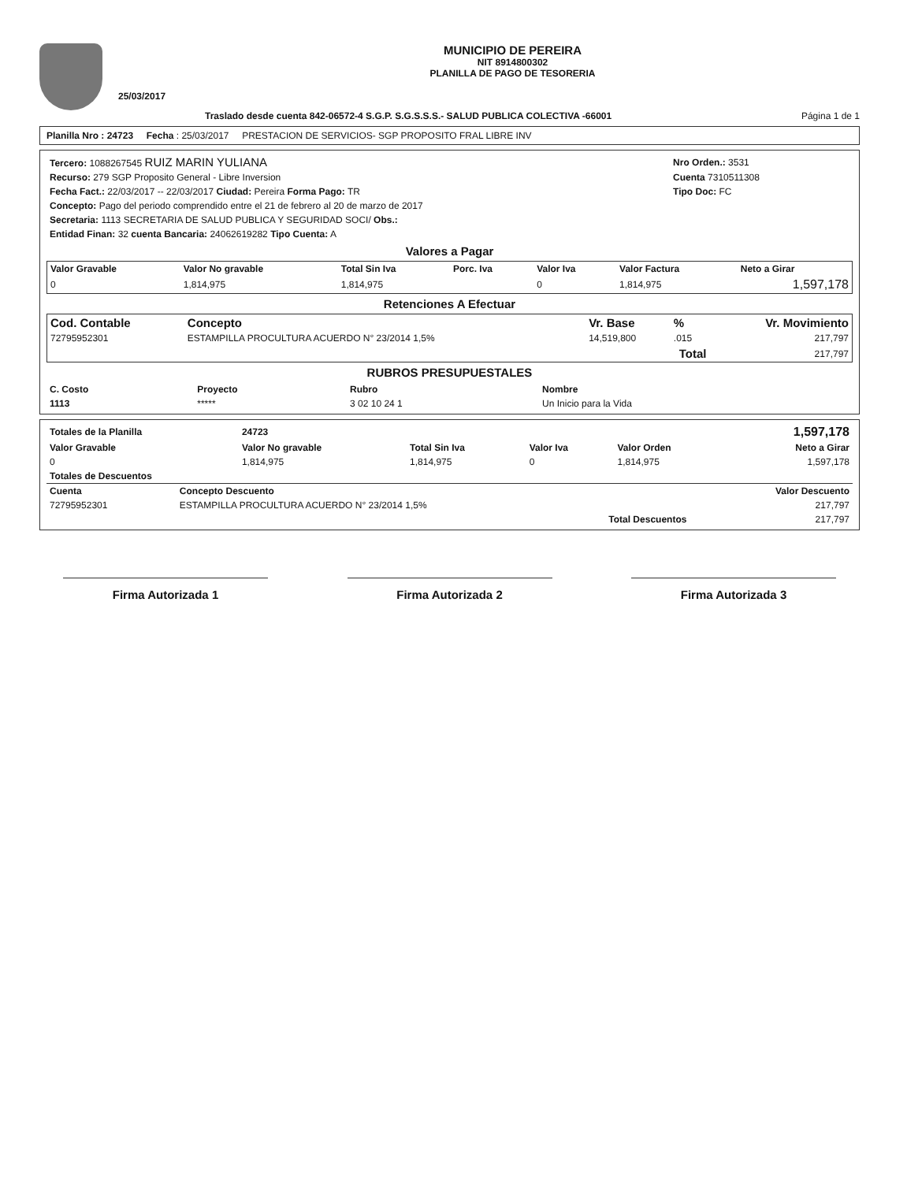25/03/2017
MUNICIPIO DE PEREIRA
NIT 8914800302
PLANILLA DE PAGO DE TESORERIA
Traslado desde cuenta 842-06572-4 S.G.P. S.G.S.S.S.- SALUD PUBLICA COLECTIVA -66001 Página 1 de 1
Planilla Nro : 24723 Fecha : 25/03/2017 PRESTACION DE SERVICIOS- SGP PROPOSITO FRAL LIBRE INV
| Tercero: 1088267545 RUIZ MARIN YULIANA | Nro Orden.: 3531 |
| Recurso: 279 SGP Proposito General - Libre Inversion | Cuenta 7310511308 |
| Fecha Fact.: 22/03/2017 -- 22/03/2017 Ciudad: Pereira Forma Pago: TR | Tipo Doc: FC |
| Concepto: Pago del periodo comprendido entre el 21 de febrero al 20 de marzo de 2017 | |
| Secretaria: 1113 SECRETARIA DE SALUD PUBLICA Y SEGURIDAD SOCI/ Obs.: | |
| Entidad Finan: 32 cuenta Bancaria: 24062619282 Tipo Cuenta: A | |
Valores a Pagar
| Valor Gravable | Valor No gravable | Total Sin Iva | Porc. Iva | Valor Iva | Valor Factura | Neto a Girar |
| --- | --- | --- | --- | --- | --- | --- |
| 0 | 1,814,975 | 1,814,975 | | 0 | 1,814,975 | 1,597,178 |
Retenciones A Efectuar
| Cod. Contable | Concepto | Vr. Base | % | Vr. Movimiento |
| --- | --- | --- | --- | --- |
| 72795952301 | ESTAMPILLA PROCULTURA ACUERDO N° 23/2014 1,5% | 14,519,800 | .015 | 217,797 |
| Total | | | | 217,797 |
RUBROS PRESUPUESTALES
| C. Costo | Proyecto | Rubro | Nombre |
| --- | --- | --- | --- |
| 1113 | ***** | 3 02 10 24 1 | Un Inicio para la Vida |
| Totales de la Planilla | 24723 | | | | 1,597,178 |
| Valor Gravable | Valor No gravable | Total Sin Iva | Valor Iva | Valor Orden | Neto a Girar |
| 0 | 1,814,975 | 1,814,975 | 0 | 1,814,975 | 1,597,178 |
| Totales de Descuentos | | |
| --- | --- | --- |
| Cuenta | Concepto Descuento | Valor Descuento |
| 72795952301 | ESTAMPILLA PROCULTURA ACUERDO N° 23/2014 1,5% | 217,797 |
| | Total Descuentos | 217,797 |
Firma Autorizada 1 Firma Autorizada 2 Firma Autorizada 3